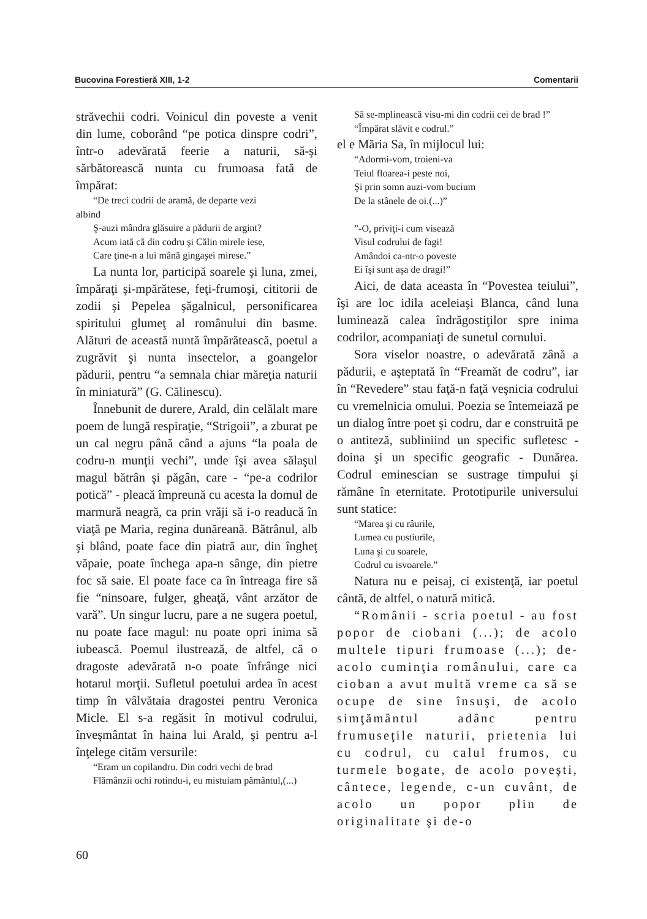Bucovina Forestieră XIII, 1-2 Comentarii
străvechii codri. Voinicul din poveste a venit din lume, coborând “pe potica dinspre codri”, într-o adevărată feerie a naturii, să-şi sărbătorească nunta cu frumoasa fată de împărat:
“De treci codrii de aramă, de departe vezi
albind
Ş-auzi mândra glăsuire a pădurii de argint?
Acum iată că din codru şi Călin mirele iese,
Care ţine-n a lui mână gingaşei mirese.”
La nunta lor, participă soarele şi luna, zmei, împăraţi şi-mpărătese, feţi-frumoşi, cititorii de zodii şi Pepelea şăgalnicul, personificarea spiritului glumeţ al românului din basme. Alături de această nuntă împărătească, poetul a zugrăvit şi nunta insectelor, a goangelor pădurii, pentru “a semnala chiar măreţia naturii în miniatură” (G. Călinescu).
Înnebunit de durere, Arald, din celălalt mare poem de lungă respiraţie, “Strigoii”, a zburat pe un cal negru până când a ajuns “la poala de codru-n munţii vechi”, unde îşi avea sălaşul magul bătrân şi păgân, care - “pe-a codrilor potică” - pleacă împreună cu acesta la domul de marmură neagră, ca prin vrăji să i-o readucă în viaţă pe Maria, regina dunăreană. Bătrânul, alb şi blând, poate face din piatră aur, din îngheţ văpaie, poate închega apa-n sânge, din pietre foc să saie. El poate face ca în întreaga fire să fie “ninsoare, fulger, gheaţă, vânt arzător de vară”. Un singur lucru, pare a ne sugera poetul, nu poate face magul: nu poate opri inima să iubească. Poemul ilustrează, de altfel, că o dragoste adevărată n-o poate înfrânge nici hotarul morţii. Sufletul poetului ardea în acest timp în vâlvătaia dragostei pentru Veronica Micle. El s-a regăsit în motivul codrului, înveşmântat în haina lui Arald, şi pentru a-l înţelege cităm versurile:
“Eram un copilandru. Din codri vechi de brad
Flămânzii ochi rotindu-i, eu mistuiam pământul,(...)
Să se-mplinească visu-mi din codrii cei de brad !”
“Împărat slăvit e codrul.”
el e Măria Sa, în mijlocul lui:
“Adormi-vom, troieni-va
Teiul floarea-i peste noi,
Şi prin somn auzi-vom bucium
De la stânele de oi.(...)”
”-O, priviţi-i cum visează
Visul codrului de fagi!
Amândoi ca-ntr-o poveste
Ei îşi sunt aşa de dragi!”
Aici, de data aceasta în “Povestea teiului”, îşi are loc idila aceleiaşi Blanca, când luna luminează calea îndrăgostiţilor spre inima codrilor, acompaniaţi de sunetul cornului.
Sora viselor noastre, o adevărată zână a pădurii, e aşteptată în “Freamăt de codru”, iar în “Revedere” stau faţă-n faţă veşnicia codrului cu vremelnicia omului. Poezia se întemeiază pe un dialog între poet şi codru, dar e construită pe o antiteză, subliniind un specific sufletesc - doina şi un specific geografic - Dunărea. Codrul eminescian se sustrage timpului şi rămâne în eternitate. Prototipurile universului sunt statice:
“Marea şi cu râurile,
Lumea cu pustiurile,
Luna şi cu soarele,
Codrul cu isvoarele.”
Natura nu e peisaj, ci existenţă, iar poetul cântă, de altfel, o natură mitică.
“Românii - scria poetul - au fost popor de ciobani (...); de acolo multele tipuri frumoase (...); de-acolo cuminţia românului, care ca cioban a avut multă vreme ca să se ocupe de sine însuşi, de acolo simţământul adânc pentru frumuseţile naturii, prietenia lui cu codrul, cu calul frumos, cu turmele bogate, de acolo poveşti, cântece, legende, c-un cuvânt, de acolo un popor plin de originalitate şi de-o
60